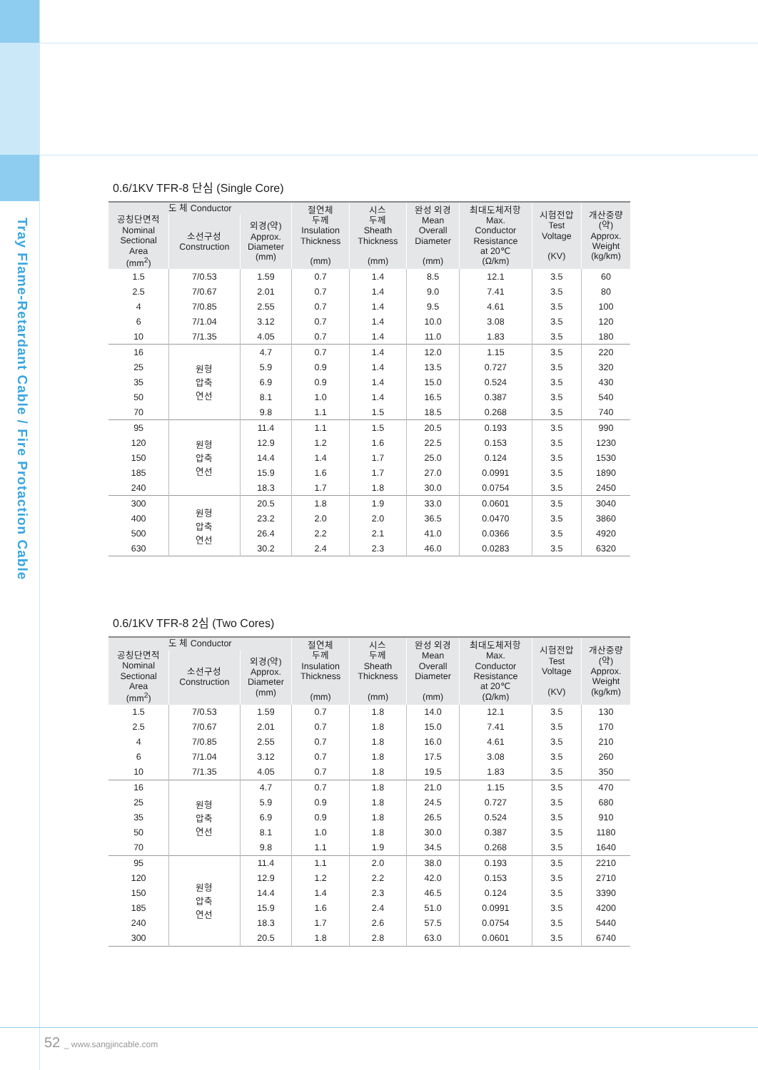Tray Flame-Retardant Cable / Fire Protaction Cable
0.6/1KV TFR-8 단심 (Single Core)
| 도 체 Conductor | | | 절연체 두께 Insulation Thickness (mm) | 시스 두께 Sheath Thickness (mm) | 완성 외경 Mean Overall Diameter (mm) | 최대도체저항 Max. Conductor Resistance at 20℃ (Ω/km) | 시험전압 Test Voltage (KV) | 개산중량 (약) Approx. Weight (kg/km) |
| --- | --- | --- | --- | --- | --- | --- | --- | --- |
| 공칭단면적 Nominal Sectional Area (mm<sup>2</sup>) | 소선구성 Construction | 외경(약) Approx. Diameter (mm) | | | | | | |
| 1.5 | 7/0.53 | 1.59 | 0.7 | 1.4 | 8.5 | 12.1 | 3.5 | 60 |
| 2.5 | 7/0.67 | 2.01 | 0.7 | 1.4 | 9.0 | 7.41 | 3.5 | 80 |
| 4 | 7/0.85 | 2.55 | 0.7 | 1.4 | 9.5 | 4.61 | 3.5 | 100 |
| 6 | 7/1.04 | 3.12 | 0.7 | 1.4 | 10.0 | 3.08 | 3.5 | 120 |
| 10 | 7/1.35 | 4.05 | 0.7 | 1.4 | 11.0 | 1.83 | 3.5 | 180 |
| 16 | 원형 압축 연선 | 4.7 | 0.7 | 1.4 | 12.0 | 1.15 | 3.5 | 220 |
| 25 | | 5.9 | 0.9 | 1.4 | 13.5 | 0.727 | 3.5 | 320 |
| 35 | | 6.9 | 0.9 | 1.4 | 15.0 | 0.524 | 3.5 | 430 |
| 50 | | 8.1 | 1.0 | 1.4 | 16.5 | 0.387 | 3.5 | 540 |
| 70 | | 9.8 | 1.1 | 1.5 | 18.5 | 0.268 | 3.5 | 740 |
| 95 | 원형 압축 연선 | 11.4 | 1.1 | 1.5 | 20.5 | 0.193 | 3.5 | 990 |
| 120 | | 12.9 | 1.2 | 1.6 | 22.5 | 0.153 | 3.5 | 1230 |
| 150 | | 14.4 | 1.4 | 1.7 | 25.0 | 0.124 | 3.5 | 1530 |
| 185 | | 15.9 | 1.6 | 1.7 | 27.0 | 0.0991 | 3.5 | 1890 |
| 240 | | 18.3 | 1.7 | 1.8 | 30.0 | 0.0754 | 3.5 | 2450 |
| 300 | 원형 압축 연선 | 20.5 | 1.8 | 1.9 | 33.0 | 0.0601 | 3.5 | 3040 |
| 400 | | 23.2 | 2.0 | 2.0 | 36.5 | 0.0470 | 3.5 | 3860 |
| 500 | | 26.4 | 2.2 | 2.1 | 41.0 | 0.0366 | 3.5 | 4920 |
| 630 | | 30.2 | 2.4 | 2.3 | 46.0 | 0.0283 | 3.5 | 6320 |
0.6/1KV TFR-8 2심 (Two Cores)
| 도 체 Conductor | | | 절연체 두께 Insulation Thickness (mm) | 시스 두께 Sheath Thickness (mm) | 완성 외경 Mean Overall Diameter (mm) | 최대도체저항 Max. Conductor Resistance at 20℃ (Ω/km) | 시험전압 Test Voltage (KV) | 개산중량 (약) Approx. Weight (kg/km) |
| --- | --- | --- | --- | --- | --- | --- | --- | --- |
| 공칭단면적 Nominal Sectional Area (mm<sup>2</sup>) | 소선구성 Construction | 외경(약) Approx. Diameter (mm) | | | | | | |
| 1.5 | 7/0.53 | 1.59 | 0.7 | 1.8 | 14.0 | 12.1 | 3.5 | 130 |
| 2.5 | 7/0.67 | 2.01 | 0.7 | 1.8 | 15.0 | 7.41 | 3.5 | 170 |
| 4 | 7/0.85 | 2.55 | 0.7 | 1.8 | 16.0 | 4.61 | 3.5 | 210 |
| 6 | 7/1.04 | 3.12 | 0.7 | 1.8 | 17.5 | 3.08 | 3.5 | 260 |
| 10 | 7/1.35 | 4.05 | 0.7 | 1.8 | 19.5 | 1.83 | 3.5 | 350 |
| 16 | 원형 압축 연선 | 4.7 | 0.7 | 1.8 | 21.0 | 1.15 | 3.5 | 470 |
| 25 | | 5.9 | 0.9 | 1.8 | 24.5 | 0.727 | 3.5 | 680 |
| 35 | | 6.9 | 0.9 | 1.8 | 26.5 | 0.524 | 3.5 | 910 |
| 50 | | 8.1 | 1.0 | 1.8 | 30.0 | 0.387 | 3.5 | 1180 |
| 70 | | 9.8 | 1.1 | 1.9 | 34.5 | 0.268 | 3.5 | 1640 |
| 95 | 원형 압축 연선 | 11.4 | 1.1 | 2.0 | 38.0 | 0.193 | 3.5 | 2210 |
| 120 | | 12.9 | 1.2 | 2.2 | 42.0 | 0.153 | 3.5 | 2710 |
| 150 | | 14.4 | 1.4 | 2.3 | 46.5 | 0.124 | 3.5 | 3390 |
| 185 | | 15.9 | 1.6 | 2.4 | 51.0 | 0.0991 | 3.5 | 4200 |
| 240 | | 18.3 | 1.7 | 2.6 | 57.5 | 0.0754 | 3.5 | 5440 |
| 300 | | 20.5 | 1.8 | 2.8 | 63.0 | 0.0601 | 3.5 | 6740 |
52 _ www.sangjincable.com